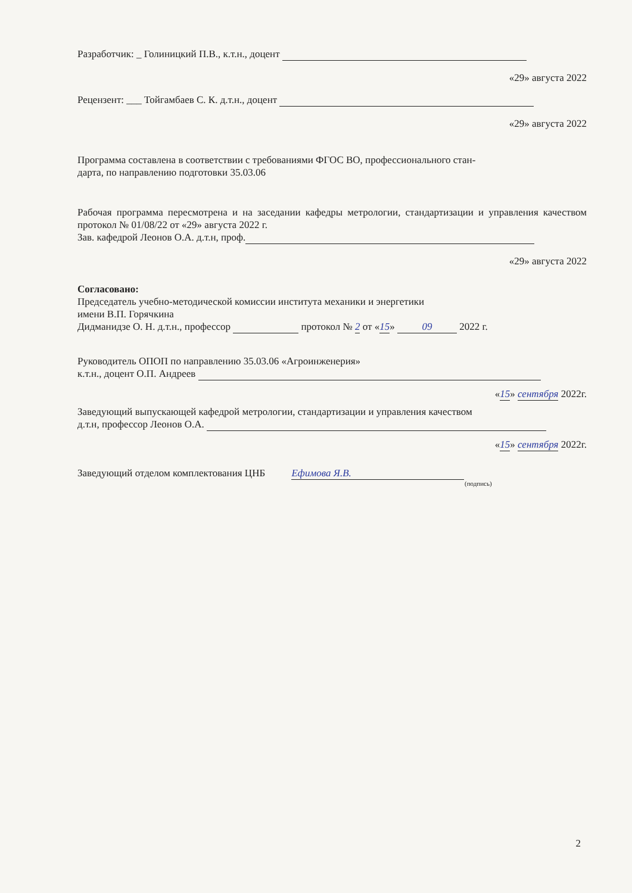Разработчик: _ Голиницкий П.В., к.т.н., доцент
«29» августа 2022
Рецензент: ___ Тойгамбаев С. К. д.т.н., доцент
«29» августа 2022
Программа составлена в соответствии с требованиями ФГОС ВО, профессионального стан-
дарта, по направлению подготовки 35.03.06
Рабочая программа пересмотрена и на заседании кафедры метрологии, стандартизации и управления качеством протокол № 01/08/22 от «29» августа 2022 г.
Зав. кафедрой Леонов О.А. д.т.н, проф.
«29» августа 2022
Согласовано:
Председатель учебно-методической комиссии института механики и энергетики
имени В.П. Горячкина
Дидманидзе О. Н. д.т.н., профессор протокол № 2 от «15» 09 2022 г.
Руководитель ОПОП по направлению 35.03.06 «Агроинженерия»
к.т.н., доцент О.П. Андреев
«15» сентября 2022г.
Заведующий выпускающей кафедрой метрологии, стандартизации и управления качеством
д.т.н, профессор Леонов О.А.
«15» сентября 2022г.
Заведующий отделом комплектования ЦНБ Ефимова Я.В.
(подпись)
2